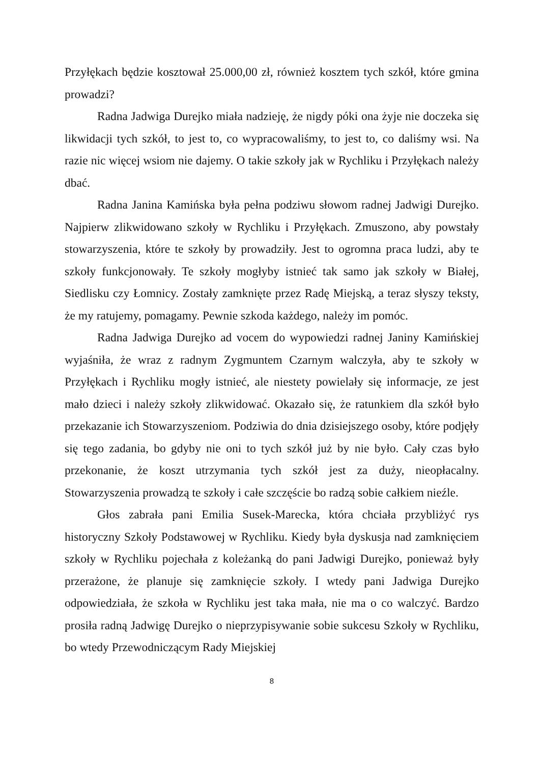Przyłękach będzie kosztował 25.000,00 zł, również kosztem tych szkół, które gmina prowadzi?
Radna Jadwiga Durejko miała nadzieję, że nigdy póki ona żyje nie doczeka się likwidacji tych szkół, to jest to, co wypracowaliśmy, to jest to, co daliśmy wsi. Na razie nic więcej wsiom nie dajemy. O takie szkoły jak w Rychliku i Przyłękach należy dbać.
Radna Janina Kamińska była pełna podziwu słowom radnej Jadwigi Durejko. Najpierw zlikwidowano szkoły w Rychliku i Przyłękach. Zmuszono, aby powstały stowarzyszenia, które te szkoły by prowadziły. Jest to ogromna praca ludzi, aby te szkoły funkcjonowały. Te szkoły mogłyby istnieć tak samo jak szkoły w Białej, Siedlisku czy Łomnicy. Zostały zamknięte przez Radę Miejską, a teraz słyszy teksty, że my ratujemy, pomagamy. Pewnie szkoda każdego, należy im pomóc.
Radna Jadwiga Durejko ad vocem do wypowiedzi radnej Janiny Kamińskiej wyjaśniła, że wraz z radnym Zygmuntem Czarnym walczyła, aby te szkoły w Przyłękach i Rychliku mogły istnieć, ale niestety powielały się informacje, ze jest mało dzieci i należy szkoły zlikwidować. Okazało się, że ratunkiem dla szkół było przekazanie ich Stowarzyszeniom. Podziwia do dnia dzisiejszego osoby, które podjęły się tego zadania, bo gdyby nie oni to tych szkół już by nie było. Cały czas było przekonanie, że koszt utrzymania tych szkół jest za duży, nieopłacalny. Stowarzyszenia prowadzą te szkoły i całe szczęście bo radzą sobie całkiem nieźle.
Głos zabrała pani Emilia Susek-Marecka, która chciała przybliżyć rys historyczny Szkoły Podstawowej w Rychliku. Kiedy była dyskusja nad zamknięciem szkoły w Rychliku pojechała z koleżanką do pani Jadwigi Durejko, ponieważ były przerażone, że planuje się zamknięcie szkoły. I wtedy pani Jadwiga Durejko odpowiedziała, że szkoła w Rychliku jest taka mała, nie ma o co walczyć. Bardzo prosiła radną Jadwigę Durejko o nieprzypisywanie sobie sukcesu Szkoły w Rychliku, bo wtedy Przewodniczącym Rady Miejskiej
8